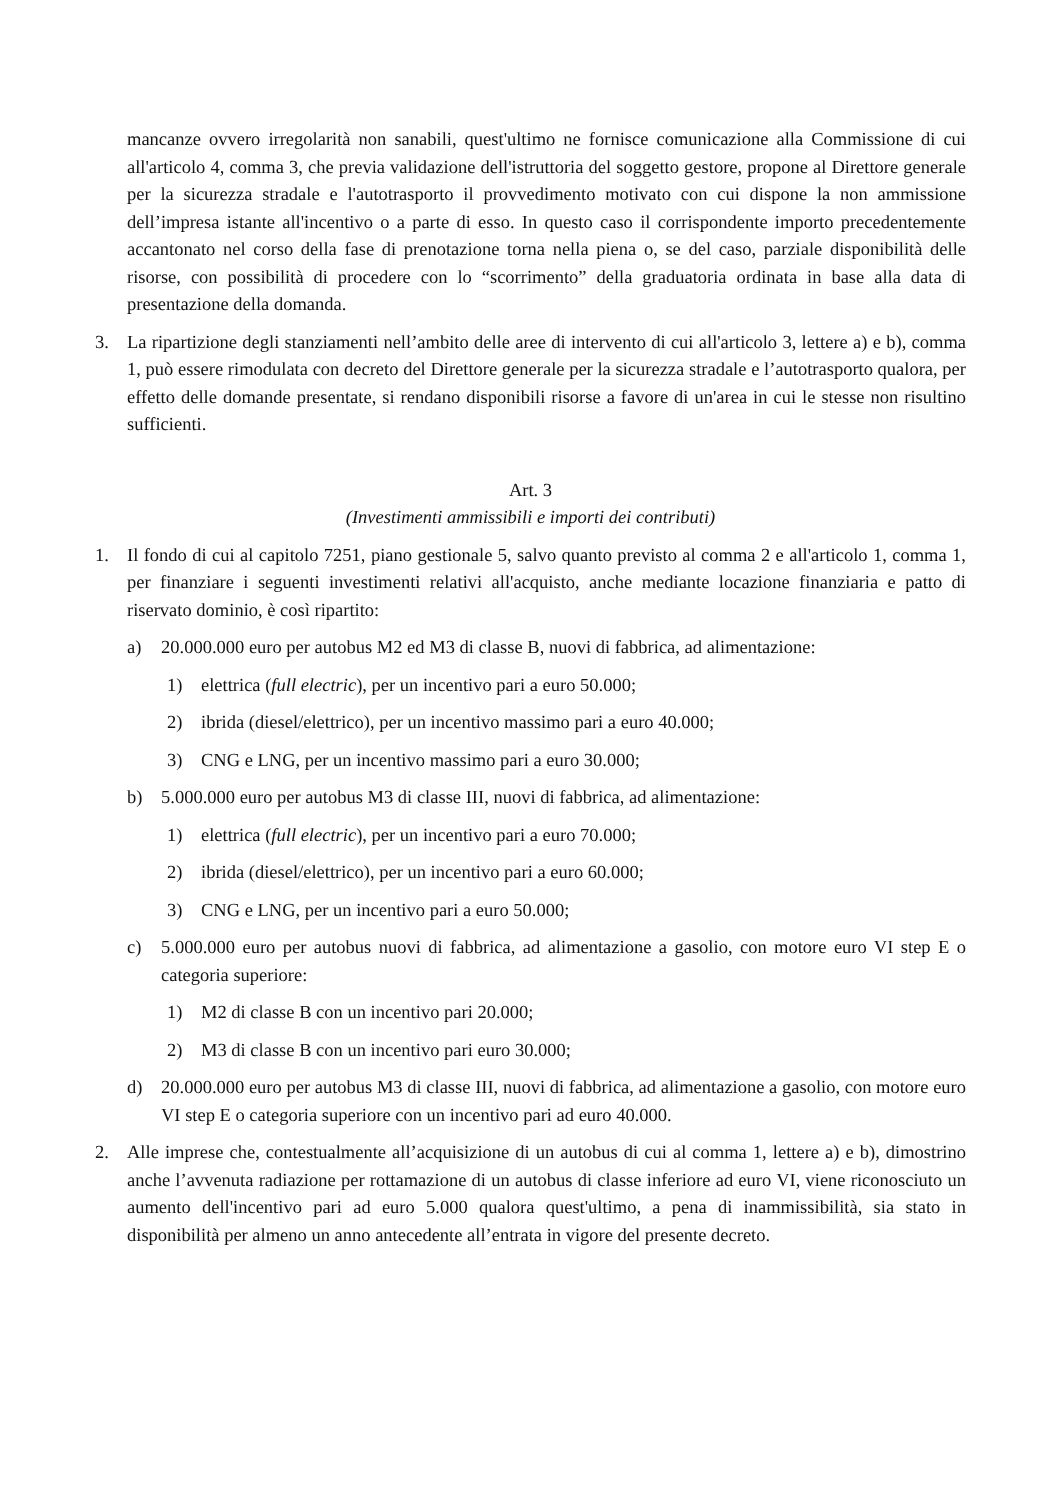mancanze ovvero irregolarità non sanabili, quest'ultimo ne fornisce comunicazione alla Commissione di cui all'articolo 4, comma 3, che previa validazione dell'istruttoria del soggetto gestore, propone al Direttore generale per la sicurezza stradale e l'autotrasporto il provvedimento motivato con cui dispone la non ammissione dell’impresa istante all'incentivo o a parte di esso. In questo caso il corrispondente importo precedentemente accantonato nel corso della fase di prenotazione torna nella piena o, se del caso, parziale disponibilità delle risorse, con possibilità di procedere con lo “scorrimento” della graduatoria ordinata in base alla data di presentazione della domanda.
3. La ripartizione degli stanziamenti nell’ambito delle aree di intervento di cui all'articolo 3, lettere a) e b), comma 1, può essere rimodulata con decreto del Direttore generale per la sicurezza stradale e l’autotrasporto qualora, per effetto delle domande presentate, si rendano disponibili risorse a favore di un'area in cui le stesse non risultino sufficienti.
Art. 3
(Investimenti ammissibili e importi dei contributi)
1. Il fondo di cui al capitolo 7251, piano gestionale 5, salvo quanto previsto al comma 2 e all'articolo 1, comma 1, per finanziare i seguenti investimenti relativi all'acquisto, anche mediante locazione finanziaria e patto di riservato dominio, è così ripartito:
a) 20.000.000 euro per autobus M2 ed M3 di classe B, nuovi di fabbrica, ad alimentazione:
1) elettrica (full electric), per un incentivo pari a euro 50.000;
2) ibrida (diesel/elettrico), per un incentivo massimo pari a euro 40.000;
3) CNG e LNG, per un incentivo massimo pari a euro 30.000;
b) 5.000.000 euro per autobus M3 di classe III, nuovi di fabbrica, ad alimentazione:
1) elettrica (full electric), per un incentivo pari a euro 70.000;
2) ibrida (diesel/elettrico), per un incentivo pari a euro 60.000;
3) CNG e LNG, per un incentivo pari a euro 50.000;
c) 5.000.000 euro per autobus nuovi di fabbrica, ad alimentazione a gasolio, con motore euro VI step E o categoria superiore:
1) M2 di classe B con un incentivo pari 20.000;
2) M3 di classe B con un incentivo pari euro 30.000;
d) 20.000.000 euro per autobus M3 di classe III, nuovi di fabbrica, ad alimentazione a gasolio, con motore euro VI step E o categoria superiore con un incentivo pari ad euro 40.000.
2. Alle imprese che, contestualmente all’acquisizione di un autobus di cui al comma 1, lettere a) e b), dimostrino anche l’avvenuta radiazione per rottamazione di un autobus di classe inferiore ad euro VI, viene riconosciuto un aumento dell'incentivo pari ad euro 5.000 qualora quest'ultimo, a pena di inammissibilità, sia stato in disponibilità per almeno un anno antecedente all’entrata in vigore del presente decreto.